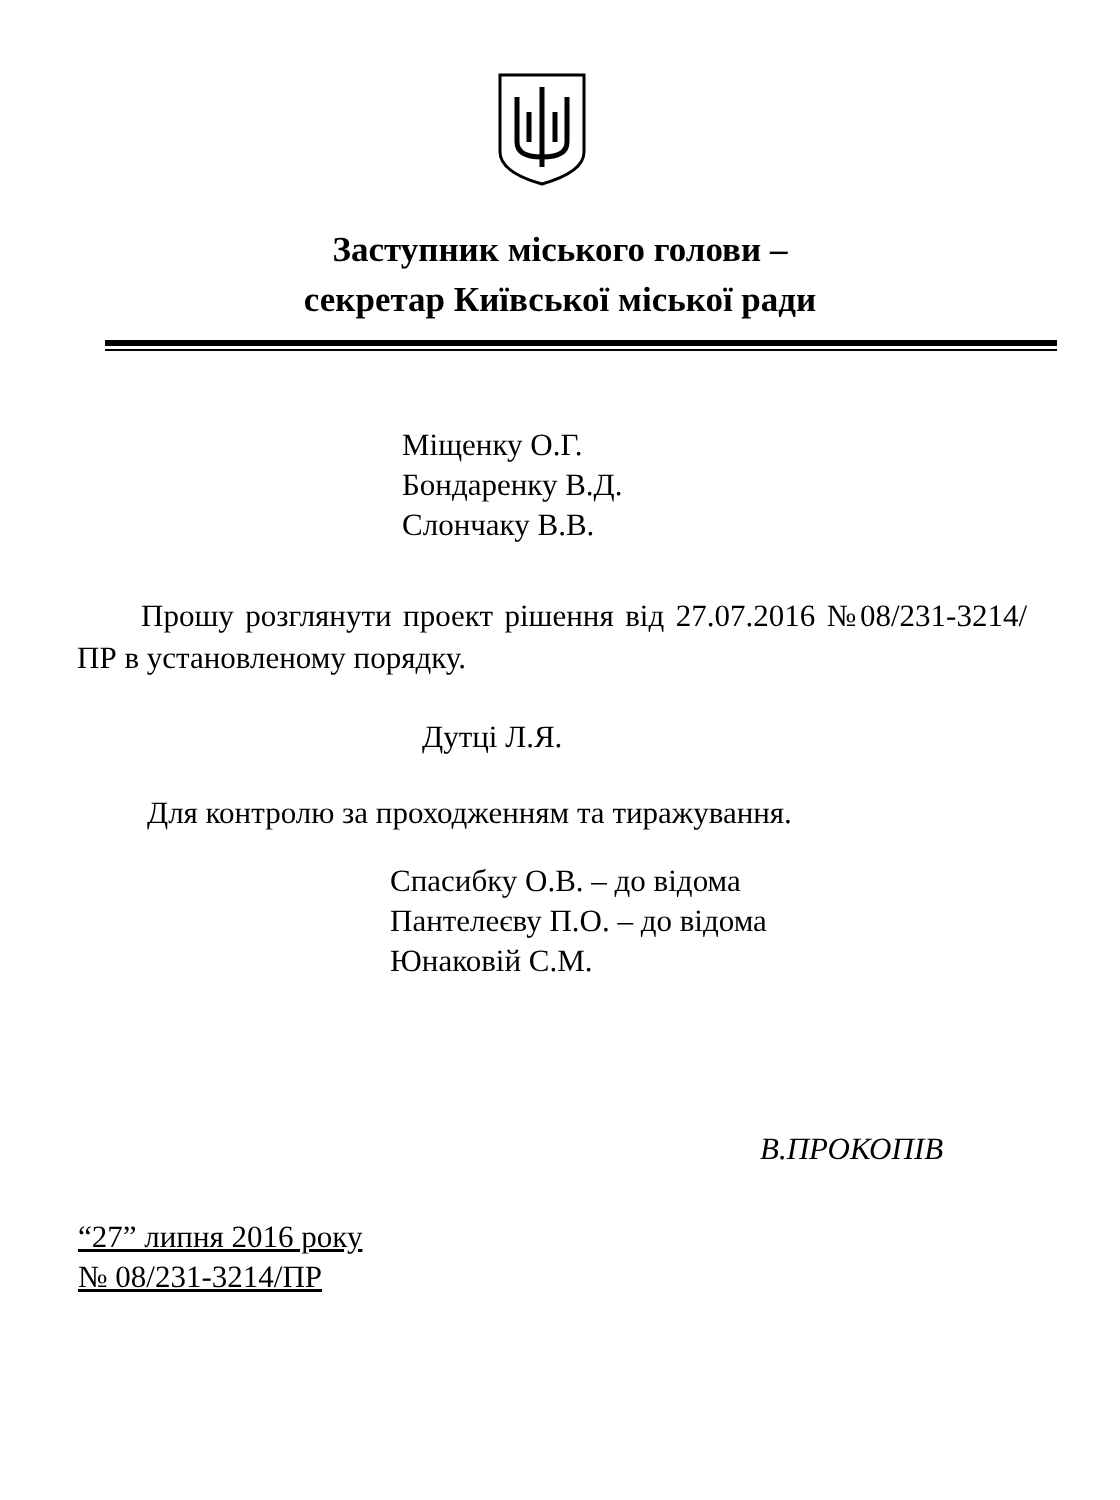Заступник міського голови –
секретар Київської міської ради
Міщенку О.Г.
Бондаренку В.Д.
Слончаку В.В.
Прошу розглянути проект рішення від 27.07.2016 №08/231-3214/ПР в установленому порядку.
Дутці Л.Я.
Для контролю за проходженням та тиражування.
Спасибку О.В. – до відома
Пантелеєву П.О. – до відома
Юнаковій С.М.
В.ПРОКОПІВ
“27” липня 2016 року
№ 08/231-3214/ПР